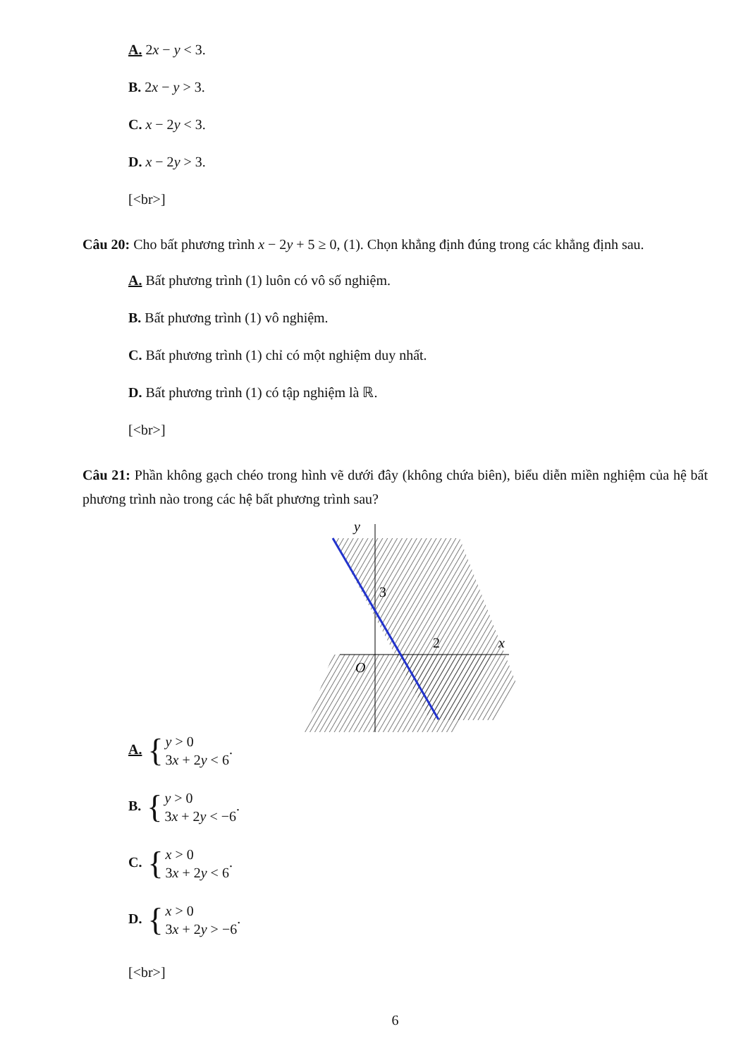A. 2x − y < 3.
B. 2x − y > 3.
C. x − 2y < 3.
D. x − 2y > 3.
[<br>]
Câu 20: Cho bất phương trình x − 2y + 5 ≥ 0, (1). Chọn khẳng định đúng trong các khẳng định sau.
A. Bất phương trình (1) luôn có vô số nghiệm.
B. Bất phương trình (1) vô nghiệm.
C. Bất phương trình (1) chỉ có một nghiệm duy nhất.
D. Bất phương trình (1) có tập nghiệm là ℝ.
[<br>]
Câu 21: Phần không gạch chéo trong hình vẽ dưới đây (không chứa biên), biểu diễn miền nghiệm của hệ bất phương trình nào trong các hệ bất phương trình sau?
y
x
3
2
O
A. {
y > 0
3x + 2y < 6
.
B. {
y > 0
3x + 2y < −6
.
C. {
x > 0
3x + 2y < 6
.
D. {
x > 0
3x + 2y > −6
.
[<br>]
6